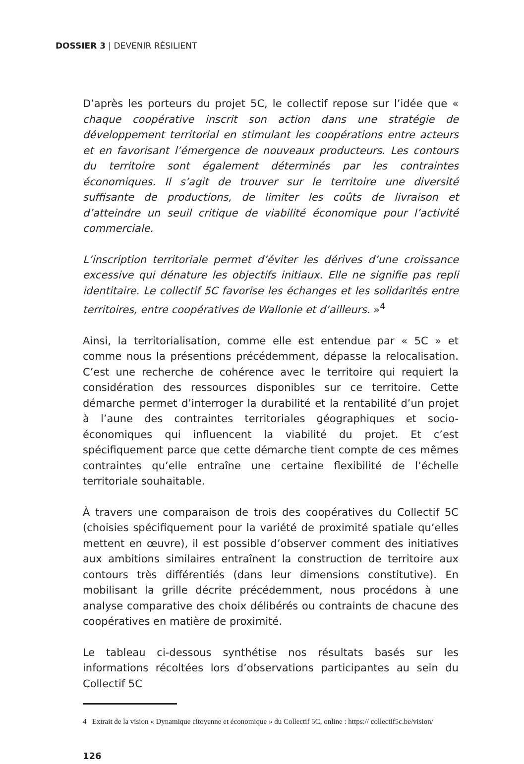DOSSIER 3 | DEVENIR RÉSILIENT
D’après les porteurs du projet 5C, le collectif repose sur l’idée que « chaque coopérative inscrit son action dans une stratégie de développement territorial en stimulant les coopérations entre acteurs et en favorisant l’émergence de nouveaux producteurs. Les contours du territoire sont également déterminés par les contraintes économiques. Il s’agit de trouver sur le territoire une diversité suffisante de productions, de limiter les coûts de livraison et d’atteindre un seuil critique de viabilité économique pour l’activité commerciale.
L’inscription territoriale permet d’éviter les dérives d’une croissance excessive qui dénature les objectifs initiaux. Elle ne signifie pas repli identitaire. Le collectif 5C favorise les échanges et les solidarités entre territoires, entre coopératives de Wallonie et d’ailleurs. »<sup>4</sup>
Ainsi, la territorialisation, comme elle est entendue par « 5C » et comme nous la présentions précédemment, dépasse la relocalisation. C’est une recherche de cohérence avec le territoire qui requiert la considération des ressources disponibles sur ce territoire. Cette démarche permet d’interroger la durabilité et la rentabilité d’un projet à l’aune des contraintes territoriales géographiques et socio-économiques qui influencent la viabilité du projet. Et c’est spécifiquement parce que cette démarche tient compte de ces mêmes contraintes qu’elle entraîne une certaine flexibilité de l’échelle territoriale souhaitable.
À travers une comparaison de trois des coopératives du Collectif 5C (choisies spécifiquement pour la variété de proximité spatiale qu’elles mettent en œuvre), il est possible d’observer comment des initiatives aux ambitions similaires entraînent la construction de territoire aux contours très différentiés (dans leur dimensions constitutive). En mobilisant la grille décrite précédemment, nous procédons à une analyse comparative des choix délibérés ou contraints de chacune des coopératives en matière de proximité.
Le tableau ci-dessous synthétise nos résultats basés sur les informations récoltées lors d’observations participantes au sein du Collectif 5C
4 Extrait de la vision « Dynamique citoyenne et économique » du Collectif 5C, online : https:// collectif5c.be/vision/
126